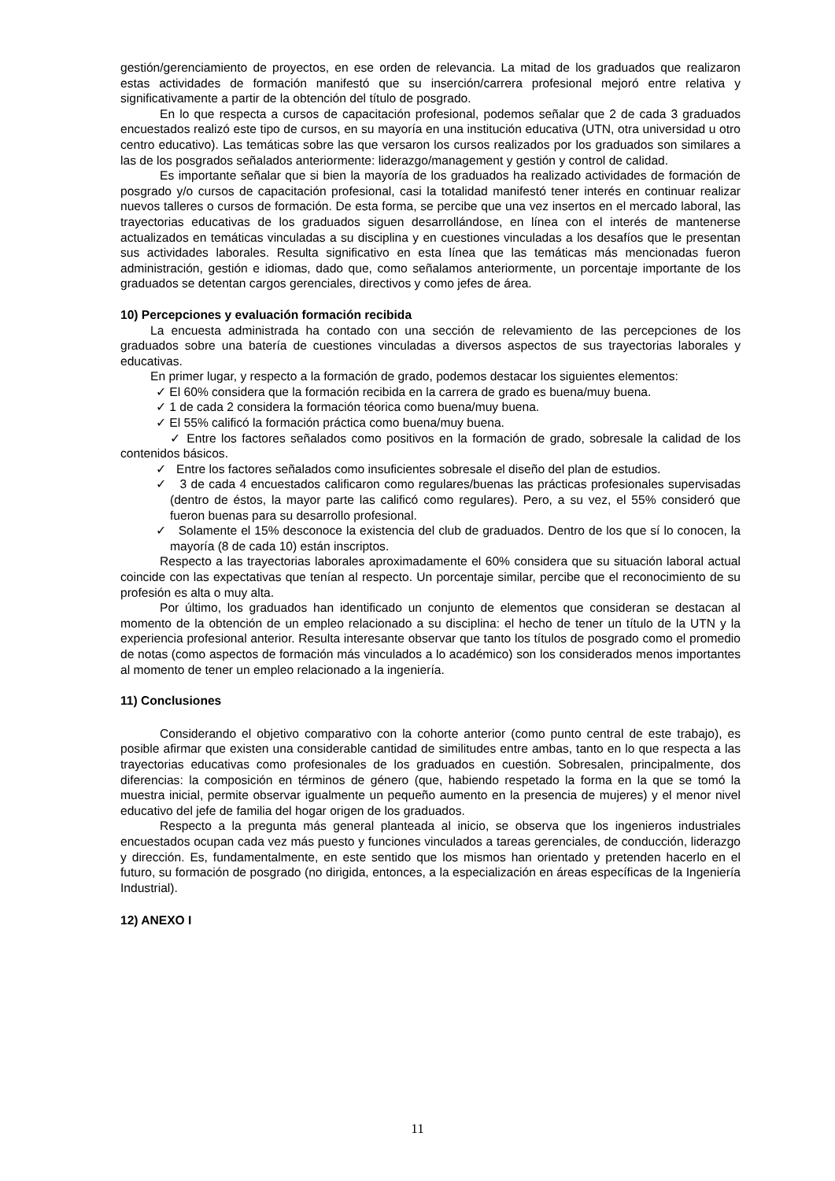gestión/gerenciamiento de proyectos, en ese orden de relevancia. La mitad de los graduados que realizaron estas actividades de formación manifestó que su inserción/carrera profesional mejoró entre relativa y significativamente a partir de la obtención del título de posgrado.
En lo que respecta a cursos de capacitación profesional, podemos señalar que 2 de cada 3 graduados encuestados realizó este tipo de cursos, en su mayoría en una institución educativa (UTN, otra universidad u otro centro educativo). Las temáticas sobre las que versaron los cursos realizados por los graduados son similares a las de los posgrados señalados anteriormente: liderazgo/management y gestión y control de calidad.
Es importante señalar que si bien la mayoría de los graduados ha realizado actividades de formación de posgrado y/o cursos de capacitación profesional, casi la totalidad manifestó tener interés en continuar realizar nuevos talleres o cursos de formación. De esta forma, se percibe que una vez insertos en el mercado laboral, las trayectorias educativas de los graduados siguen desarrollándose, en línea con el interés de mantenerse actualizados en temáticas vinculadas a su disciplina y en cuestiones vinculadas a los desafíos que le presentan sus actividades laborales. Resulta significativo en esta línea que las temáticas más mencionadas fueron administración, gestión e idiomas, dado que, como señalamos anteriormente, un porcentaje importante de los graduados se detentan cargos gerenciales, directivos y como jefes de área.
10) Percepciones y evaluación formación recibida
La encuesta administrada ha contado con una sección de relevamiento de las percepciones de los graduados sobre una batería de cuestiones vinculadas a diversos aspectos de sus trayectorias laborales y educativas.
En primer lugar, y respecto a la formación de grado, podemos destacar los siguientes elementos:
✓ El 60% considera que la formación recibida en la carrera de grado es buena/muy buena.
✓ 1 de cada 2 considera la formación téorica como buena/muy buena.
✓ El 55% calificó la formación práctica como buena/muy buena.
✓ Entre los factores señalados como positivos en la formación de grado, sobresale la calidad de los contenidos básicos.
✓ Entre los factores señalados como insuficientes sobresale el diseño del plan de estudios.
✓ 3 de cada 4 encuestados calificaron como regulares/buenas las prácticas profesionales supervisadas (dentro de éstos, la mayor parte las calificó como regulares). Pero, a su vez, el 55% consideró que fueron buenas para su desarrollo profesional.
✓ Solamente el 15% desconoce la existencia del club de graduados. Dentro de los que sí lo conocen, la mayoría (8 de cada 10) están inscriptos.
Respecto a las trayectorias laborales aproximadamente el 60% considera que su situación laboral actual coincide con las expectativas que tenían al respecto. Un porcentaje similar, percibe que el reconocimiento de su profesión es alta o muy alta.
Por último, los graduados han identificado un conjunto de elementos que consideran se destacan al momento de la obtención de un empleo relacionado a su disciplina: el hecho de tener un título de la UTN y la experiencia profesional anterior. Resulta interesante observar que tanto los títulos de posgrado como el promedio de notas (como aspectos de formación más vinculados a lo académico) son los considerados menos importantes al momento de tener un empleo relacionado a la ingeniería.
11) Conclusiones
Considerando el objetivo comparativo con la cohorte anterior (como punto central de este trabajo), es posible afirmar que existen una considerable cantidad de similitudes entre ambas, tanto en lo que respecta a las trayectorias educativas como profesionales de los graduados en cuestión. Sobresalen, principalmente, dos diferencias: la composición en términos de género (que, habiendo respetado la forma en la que se tomó la muestra inicial, permite observar igualmente un pequeño aumento en la presencia de mujeres) y el menor nivel educativo del jefe de familia del hogar origen de los graduados.
Respecto a la pregunta más general planteada al inicio, se observa que los ingenieros industriales encuestados ocupan cada vez más puesto y funciones vinculados a tareas gerenciales, de conducción, liderazgo y dirección. Es, fundamentalmente, en este sentido que los mismos han orientado y pretenden hacerlo en el futuro, su formación de posgrado (no dirigida, entonces, a la especialización en áreas específicas de la Ingeniería Industrial).
12) ANEXO I
11